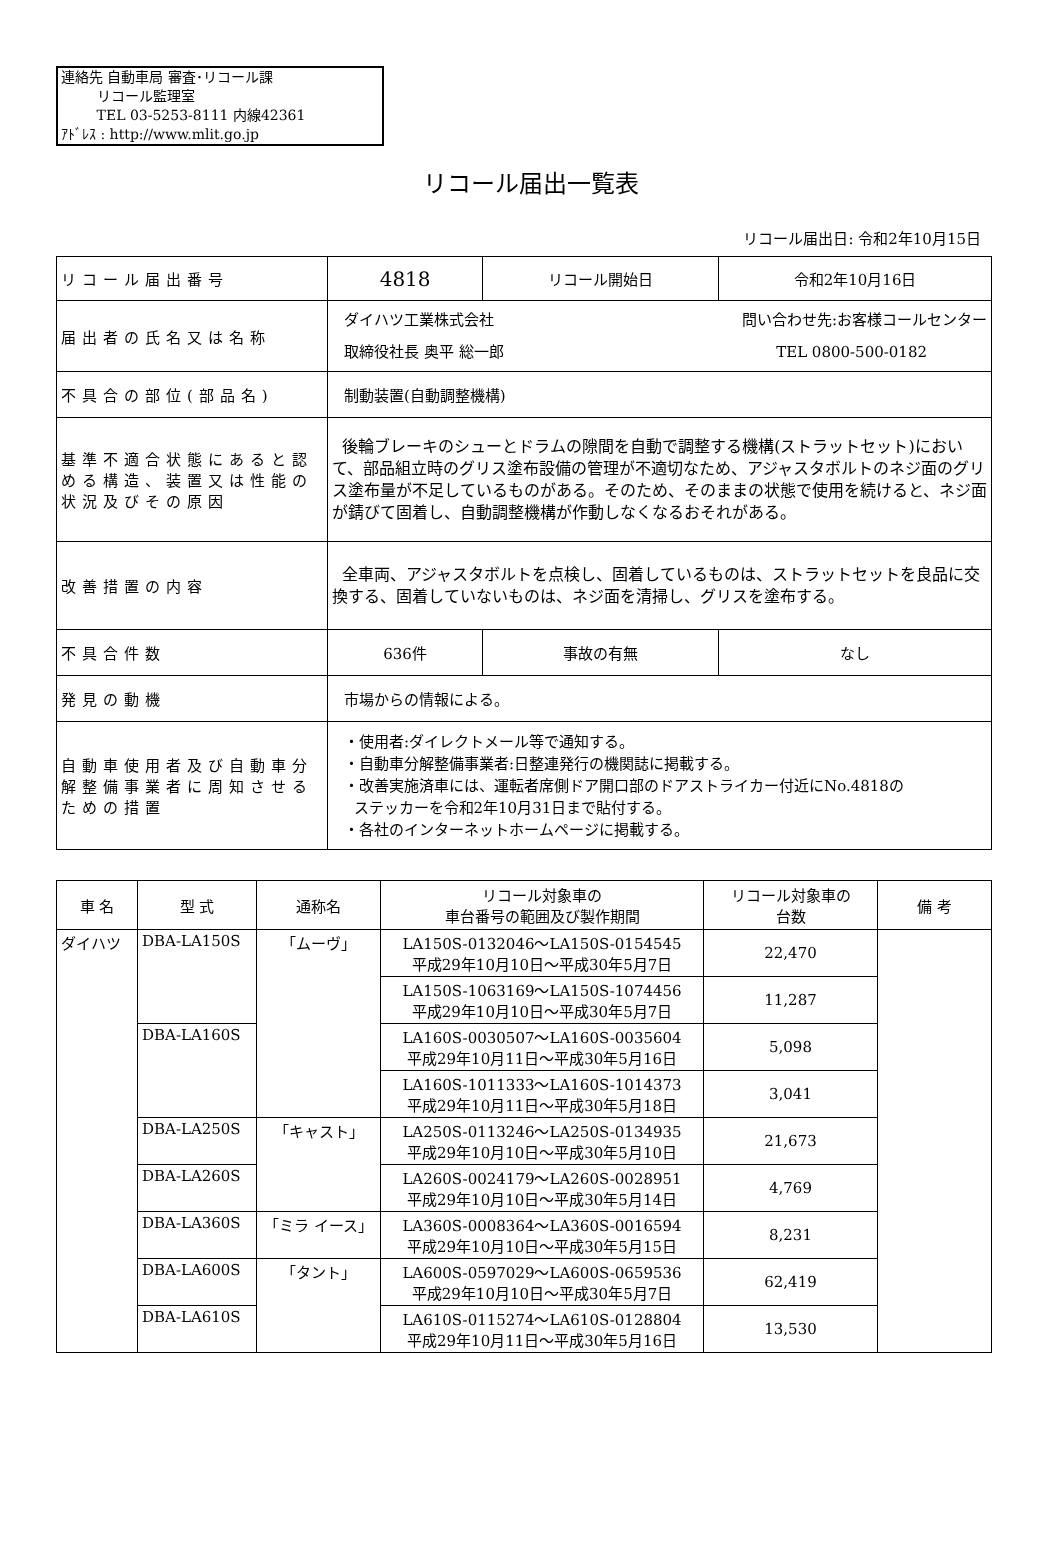連絡先 自動車局 審査･リコール課
リコール監理室
TEL 03-5253-8111 内線42361
ｱﾄﾞﾚｽ : http://www.mlit.go.jp
リコール届出一覧表
リコール届出日: 令和2年10月15日
| リコール届出番号 | 4818 | リコール開始日 | 令和2年10月16日 |
| 届出者の氏名又は名称 | ダイハツ工業株式会社 問い合わせ先:お客様コールセンター 取締役社長 奥平 総一郎 TEL 0800-500-0182 | | |
| 不具合の部位(部品名) | 制動装置(自動調整機構) | | |
| 基準不適合状態にあると認める構造、装置又は性能の状況及びその原因 | 後輪ブレーキのシューとドラムの隙間を自動で調整する機構(ストラットセット)において、部品組立時のグリス塗布設備の管理が不適切なため、アジャスタボルトのネジ面のグリス塗布量が不足しているものがある。そのため、そのままの状態で使用を続けると、ネジ面が錆びて固着し、自動調整機構が作動しなくなるおそれがある。 | | |
| 改善措置の内容 | 全車両、アジャスタボルトを点検し、固着しているものは、ストラットセットを良品に交換する、固着していないものは、ネジ面を清掃し、グリスを塗布する。 | | |
| 不具合件数 | 636件 | 事故の有無 | なし |
| 発見の動機 | 市場からの情報による。 | | |
| 自動車使用者及び自動車分解整備事業者に周知させるための措置 | ・使用者:ダイレクトメール等で通知する。 ・自動車分解整備事業者:日整連発行の機関誌に掲載する。 ・改善実施済車には、運転者席側ドア開口部のドアストライカー付近にNo.4818の ステッカーを令和2年10月31日まで貼付する。 ・各社のインターネットホームページに掲載する。 | | |
| 車 名 | 型 式 | 通称名 | リコール対象車の 車台番号の範囲及び製作期間 | リコール対象車の 台数 | 備 考 |
| --- | --- | --- | --- | --- | --- |
| ダイハツ | DBA-LA150S | 「ムーヴ」 | LA150S-0132046～LA150S-0154545 平成29年10月10日～平成30年5月7日 | 22,470 | |
| | | | LA150S-1063169～LA150S-1074456 平成29年10月10日～平成30年5月7日 | 11,287 | |
| | DBA-LA160S | | LA160S-0030507～LA160S-0035604 平成29年10月11日～平成30年5月16日 | 5,098 | |
| | | | LA160S-1011333～LA160S-1014373 平成29年10月11日～平成30年5月18日 | 3,041 | |
| | DBA-LA250S | 「キャスト」 | LA250S-0113246～LA250S-0134935 平成29年10月10日～平成30年5月10日 | 21,673 | |
| | DBA-LA260S | | LA260S-0024179～LA260S-0028951 平成29年10月10日～平成30年5月14日 | 4,769 | |
| | DBA-LA360S | 「ミラ イース」 | LA360S-0008364～LA360S-0016594 平成29年10月10日～平成30年5月15日 | 8,231 | |
| | DBA-LA600S | 「タント」 | LA600S-0597029～LA600S-0659536 平成29年10月10日～平成30年5月7日 | 62,419 | |
| | DBA-LA610S | | LA610S-0115274～LA610S-0128804 平成29年10月11日～平成30年5月16日 | 13,530 | |